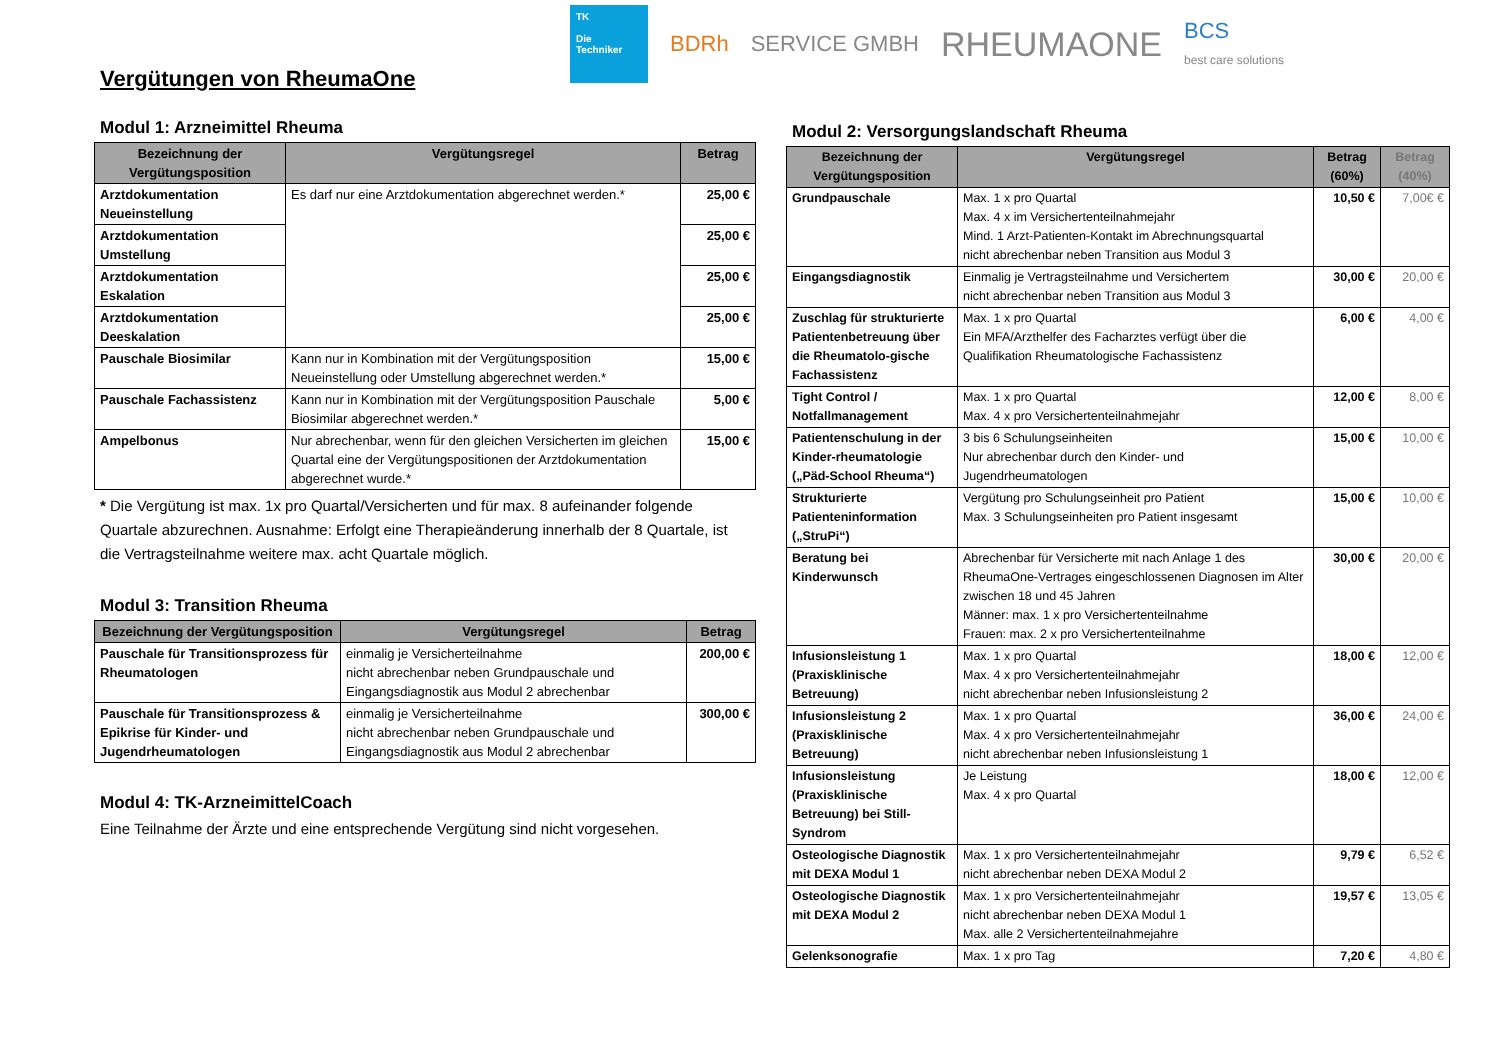Vergütungen von RheumaOne
TK
Die
Techniker
BDRh SERVICE GMBH
RHEUMAONE
BCS
best care solutions
Modul 1: Arzneimittel Rheuma
| Bezeichnung der Vergütungsposition | Vergütungsregel | Betrag |
| --- | --- | --- |
| Arztdokumentation Neueinstellung | Es darf nur eine Arztdokumentation abgerechnet werden.* | 25,00 € |
| Arztdokumentation Umstellung | | 25,00 € |
| Arztdokumentation Eskalation | | 25,00 € |
| Arztdokumentation Deeskalation | | 25,00 € |
| Pauschale Biosimilar | Kann nur in Kombination mit der Vergütungsposition Neueinstellung oder Umstellung abgerechnet werden.* | 15,00 € |
| Pauschale Fachassistenz | Kann nur in Kombination mit der Vergütungsposition Pauschale Biosimilar abgerechnet werden.* | 5,00 € |
| Ampelbonus | Nur abrechenbar, wenn für den gleichen Versicherten im gleichen Quartal eine der Vergütungspositionen der Arztdokumentation abgerechnet wurde.* | 15,00 € |
* Die Vergütung ist max. 1x pro Quartal/Versicherten und für max. 8 aufeinander folgende Quartale abzurechnen. Ausnahme: Erfolgt eine Therapieänderung innerhalb der 8 Quartale, ist die Vertragsteilnahme weitere max. acht Quartale möglich.
Modul 3: Transition Rheuma
| Bezeichnung der Vergütungsposition | Vergütungsregel | Betrag |
| --- | --- | --- |
| Pauschale für Transitionsprozess für Rheumatologen | einmalig je Versicherteilnahme nicht abrechenbar neben Grundpauschale und Eingangsdiagnostik aus Modul 2 abrechenbar | 200,00 € |
| Pauschale für Transitionsprozess & Epikrise für Kinder- und Jugendrheumatologen | einmalig je Versicherteilnahme nicht abrechenbar neben Grundpauschale und Eingangsdiagnostik aus Modul 2 abrechenbar | 300,00 € |
Modul 4: TK-ArzneimittelCoach
Eine Teilnahme der Ärzte und eine entsprechende Vergütung sind nicht vorgesehen.
Modul 2: Versorgungslandschaft Rheuma
| Bezeichnung der Vergütungsposition | Vergütungsregel | Betrag (60%) | Betrag (40%) |
| --- | --- | --- | --- |
| Grundpauschale | Max. 1 x pro Quartal Max. 4 x im Versichertenteilnahmejahr Mind. 1 Arzt-Patienten-Kontakt im Abrechnungsquartal nicht abrechenbar neben Transition aus Modul 3 | 10,50 € | 7,00€ € |
| Eingangsdiagnostik | Einmalig je Vertragsteilnahme und Versichertem nicht abrechenbar neben Transition aus Modul 3 | 30,00 € | 20,00 € |
| Zuschlag für strukturierte Patientenbetreuung über die Rheumatolo-gische Fachassistenz | Max. 1 x pro Quartal Ein MFA/Arzthelfer des Facharztes verfügt über die Qualifikation Rheumatologische Fachassistenz | 6,00 € | 4,00 € |
| Tight Control / Notfallmanagement | Max. 1 x pro Quartal Max. 4 x pro Versichertenteilnahmejahr | 12,00 € | 8,00 € |
| Patientenschulung in der Kinder-rheumatologie („Päd-School Rheuma“) | 3 bis 6 Schulungseinheiten Nur abrechenbar durch den Kinder- und Jugendrheumatologen | 15,00 € | 10,00 € |
| Strukturierte Patienteninformation („StruPi“) | Vergütung pro Schulungseinheit pro Patient Max. 3 Schulungseinheiten pro Patient insgesamt | 15,00 € | 10,00 € |
| Beratung bei Kinderwunsch | Abrechenbar für Versicherte mit nach Anlage 1 des RheumaOne-Vertrages eingeschlossenen Diagnosen im Alter zwischen 18 und 45 Jahren Männer: max. 1 x pro Versichertenteilnahme Frauen: max. 2 x pro Versichertenteilnahme | 30,00 € | 20,00 € |
| Infusionsleistung 1 (Praxisklinische Betreuung) | Max. 1 x pro Quartal Max. 4 x pro Versichertenteilnahmejahr nicht abrechenbar neben Infusionsleistung 2 | 18,00 € | 12,00 € |
| Infusionsleistung 2 (Praxisklinische Betreuung) | Max. 1 x pro Quartal Max. 4 x pro Versichertenteilnahmejahr nicht abrechenbar neben Infusionsleistung 1 | 36,00 € | 24,00 € |
| Infusionsleistung (Praxisklinische Betreuung) bei Still-Syndrom | Je Leistung Max. 4 x pro Quartal | 18,00 € | 12,00 € |
| Osteologische Diagnostik mit DEXA Modul 1 | Max. 1 x pro Versichertenteilnahmejahr nicht abrechenbar neben DEXA Modul 2 | 9,79 € | 6,52 € |
| Osteologische Diagnostik mit DEXA Modul 2 | Max. 1 x pro Versichertenteilnahmejahr nicht abrechenbar neben DEXA Modul 1 Max. alle 2 Versichertenteilnahmejahre | 19,57 € | 13,05 € |
| Gelenksonografie | Max. 1 x pro Tag | 7,20 € | 4,80 € |